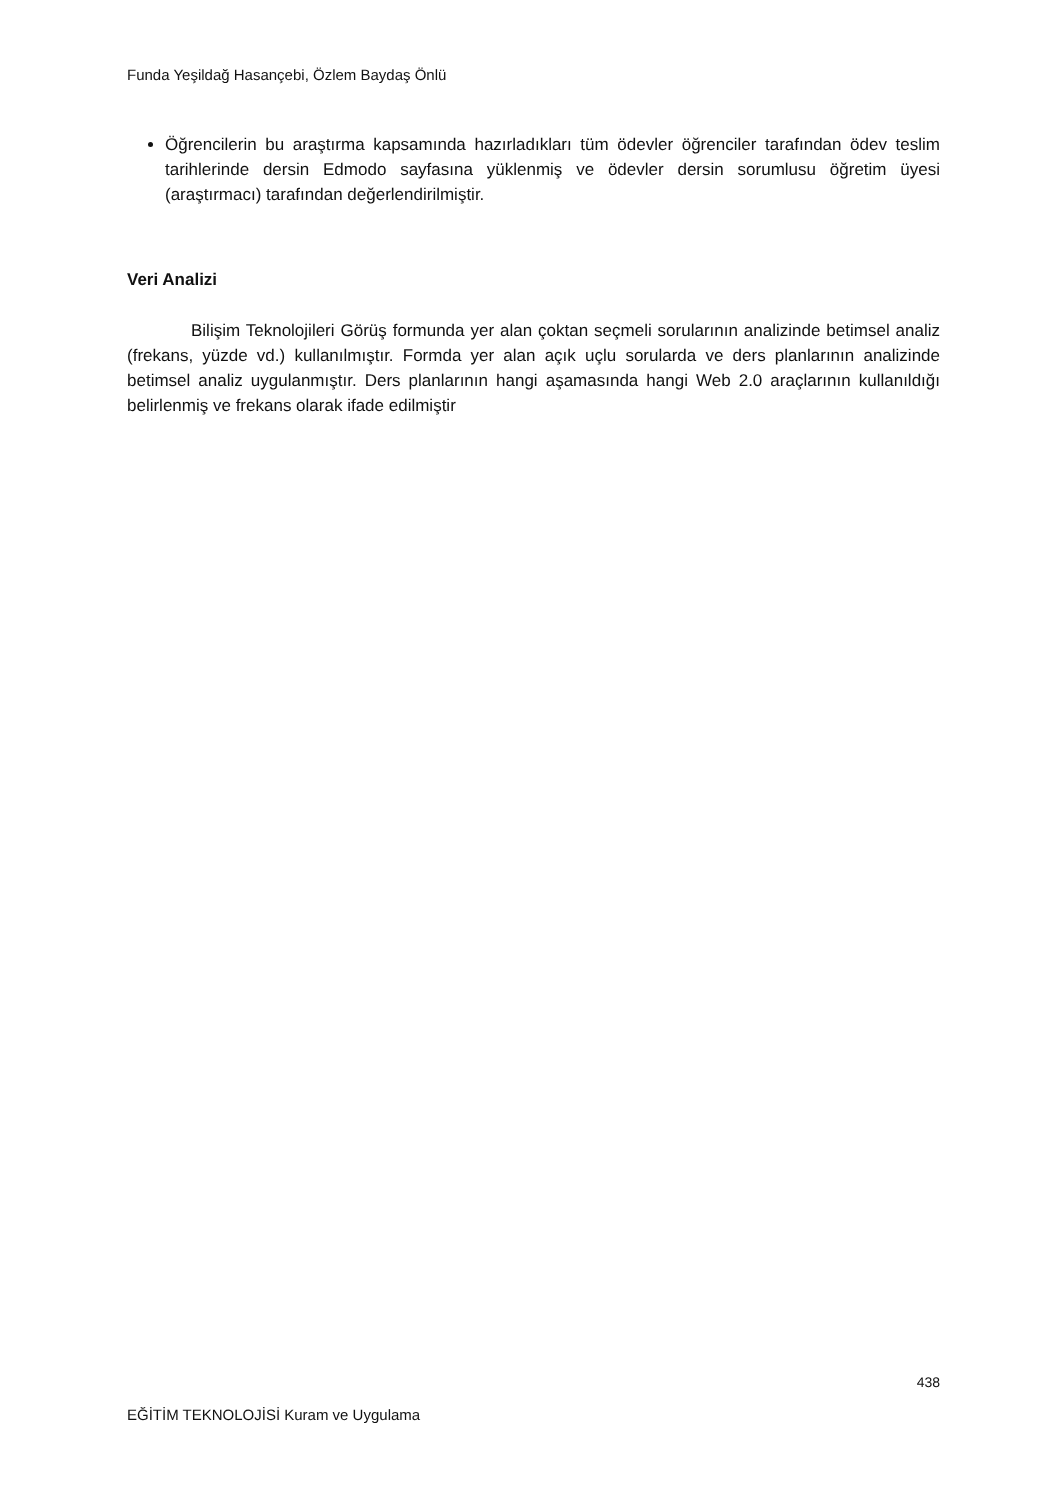Funda Yeşildağ Hasançebi, Özlem Baydaş Önlü
Öğrencilerin bu araştırma kapsamında hazırladıkları tüm ödevler öğrenciler tarafından ödev teslim tarihlerinde dersin Edmodo sayfasına yüklenmiş ve ödevler dersin sorumlusu öğretim üyesi (araştırmacı) tarafından değerlendirilmiştir.
Veri Analizi
Bilişim Teknolojileri Görüş formunda yer alan çoktan seçmeli sorularının analizinde betimsel analiz (frekans, yüzde vd.) kullanılmıştır. Formda yer alan açık uçlu sorularda ve ders planlarının analizinde betimsel analiz uygulanmıştır. Ders planlarının hangi aşamasında hangi Web 2.0 araçlarının kullanıldığı belirlenmiş ve frekans olarak ifade edilmiştir
438
EĞİTİM TEKNOLOJİSİ Kuram ve Uygulama